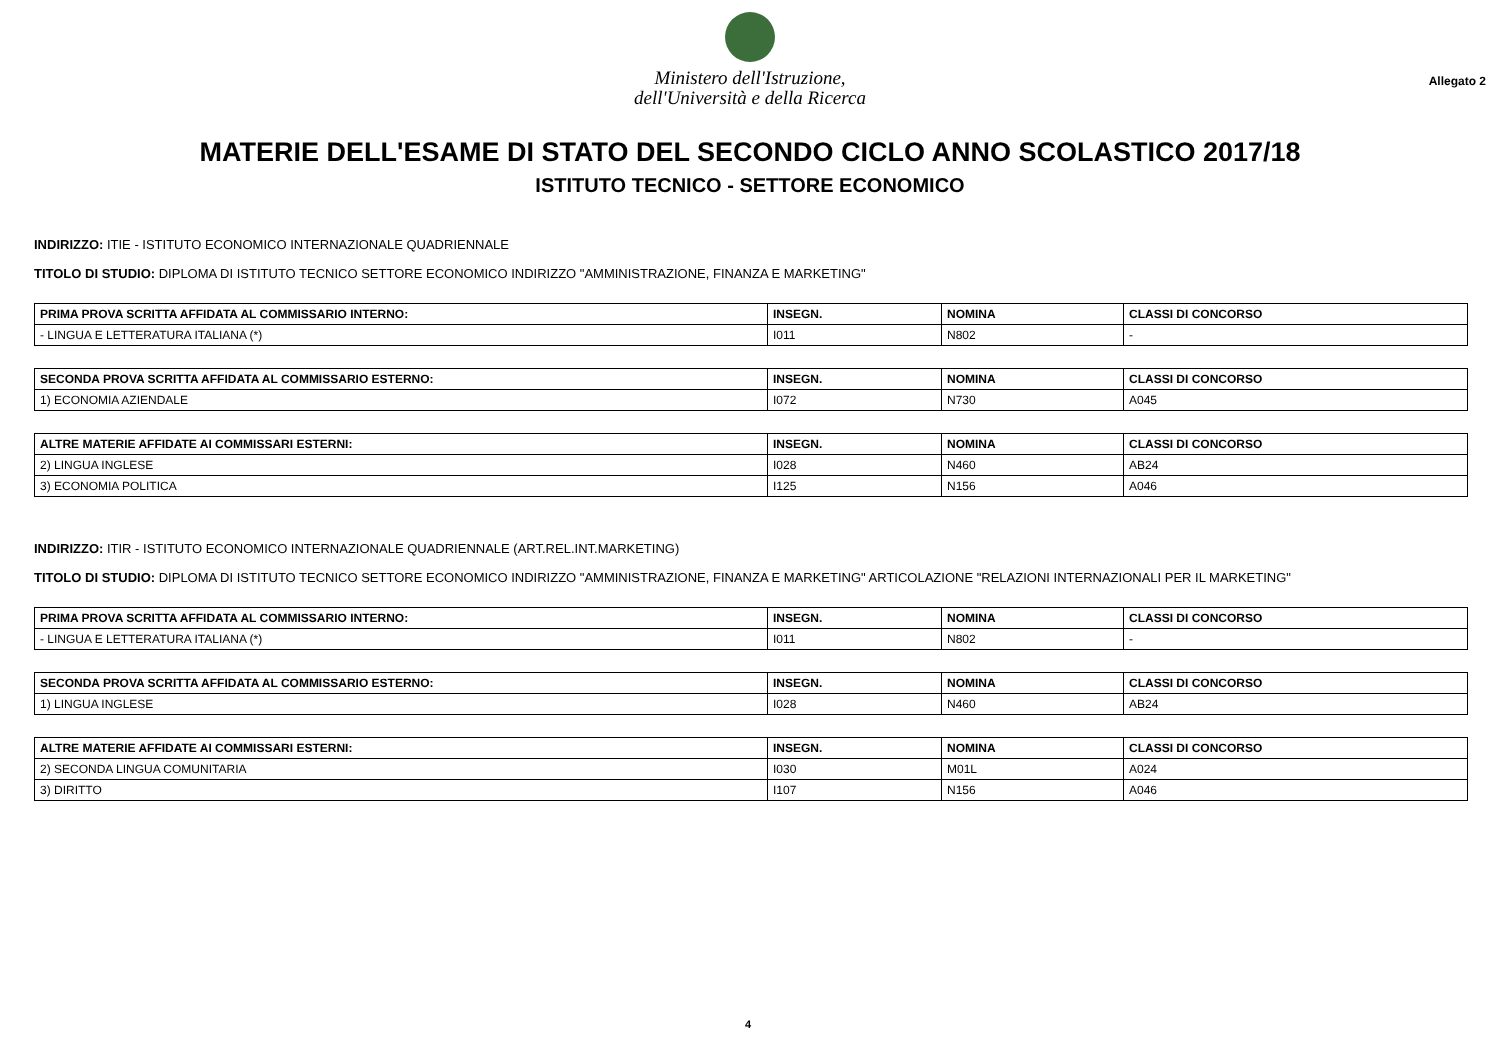Ministero dell'Istruzione,
dell'Università e della Ricerca
Allegato 2
MATERIE DELL'ESAME DI STATO DEL SECONDO CICLO ANNO SCOLASTICO 2017/18
ISTITUTO TECNICO - SETTORE ECONOMICO
INDIRIZZO: ITIE - ISTITUTO ECONOMICO INTERNAZIONALE QUADRIENNALE
TITOLO DI STUDIO: DIPLOMA DI ISTITUTO TECNICO SETTORE ECONOMICO INDIRIZZO "AMMINISTRAZIONE, FINANZA E MARKETING"
| PRIMA PROVA SCRITTA AFFIDATA AL COMMISSARIO INTERNO: | INSEGN. | NOMINA | CLASSI DI CONCORSO |
| --- | --- | --- | --- |
| - LINGUA E LETTERATURA ITALIANA (*) | I011 | N802 | - |
| SECONDA PROVA SCRITTA AFFIDATA AL COMMISSARIO ESTERNO: | INSEGN. | NOMINA | CLASSI DI CONCORSO |
| --- | --- | --- | --- |
| 1) ECONOMIA AZIENDALE | I072 | N730 | A045 |
| ALTRE MATERIE AFFIDATE AI COMMISSARI ESTERNI: | INSEGN. | NOMINA | CLASSI DI CONCORSO |
| --- | --- | --- | --- |
| 2) LINGUA INGLESE | I028 | N460 | AB24 |
| 3) ECONOMIA POLITICA | I125 | N156 | A046 |
INDIRIZZO: ITIR - ISTITUTO ECONOMICO INTERNAZIONALE QUADRIENNALE (ART.REL.INT.MARKETING)
TITOLO DI STUDIO: DIPLOMA DI ISTITUTO TECNICO SETTORE ECONOMICO INDIRIZZO "AMMINISTRAZIONE, FINANZA E MARKETING" ARTICOLAZIONE "RELAZIONI INTERNAZIONALI PER IL MARKETING"
| PRIMA PROVA SCRITTA AFFIDATA AL COMMISSARIO INTERNO: | INSEGN. | NOMINA | CLASSI DI CONCORSO |
| --- | --- | --- | --- |
| - LINGUA E LETTERATURA ITALIANA (*) | I011 | N802 | - |
| SECONDA PROVA SCRITTA AFFIDATA AL COMMISSARIO ESTERNO: | INSEGN. | NOMINA | CLASSI DI CONCORSO |
| --- | --- | --- | --- |
| 1) LINGUA INGLESE | I028 | N460 | AB24 |
| ALTRE MATERIE AFFIDATE AI COMMISSARI ESTERNI: | INSEGN. | NOMINA | CLASSI DI CONCORSO |
| --- | --- | --- | --- |
| 2) SECONDA LINGUA COMUNITARIA | I030 | M01L | A024 |
| 3) DIRITTO | I107 | N156 | A046 |
4